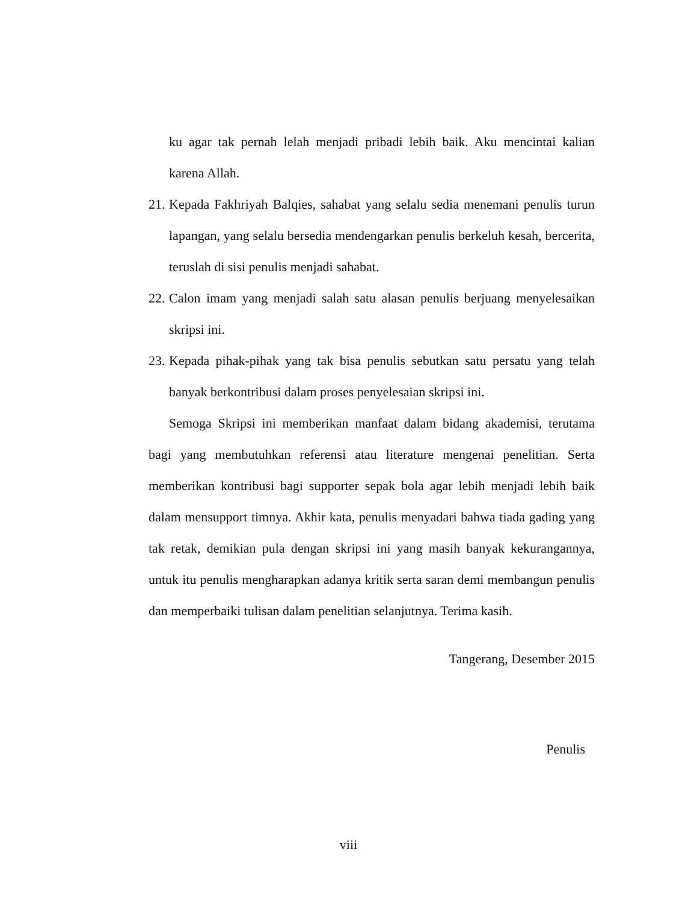ku agar tak pernah lelah menjadi pribadi lebih baik. Aku mencintai kalian karena Allah.
21. Kepada Fakhriyah Balqies, sahabat yang selalu sedia menemani penulis turun lapangan, yang selalu bersedia mendengarkan penulis berkeluh kesah, bercerita, teruslah di sisi penulis menjadi sahabat.
22. Calon imam yang menjadi salah satu alasan penulis berjuang menyelesaikan skripsi ini.
23. Kepada pihak-pihak yang tak bisa penulis sebutkan satu persatu yang telah banyak berkontribusi dalam proses penyelesaian skripsi ini.
Semoga Skripsi ini memberikan manfaat dalam bidang akademisi, terutama bagi yang membutuhkan referensi atau literature mengenai penelitian. Serta memberikan kontribusi bagi supporter sepak bola agar lebih menjadi lebih baik dalam mensupport timnya. Akhir kata, penulis menyadari bahwa tiada gading yang tak retak, demikian pula dengan skripsi ini yang masih banyak kekurangannya, untuk itu penulis mengharapkan adanya kritik serta saran demi membangun penulis dan memperbaiki tulisan dalam penelitian selanjutnya. Terima kasih.
Tangerang, Desember 2015
Penulis
viii